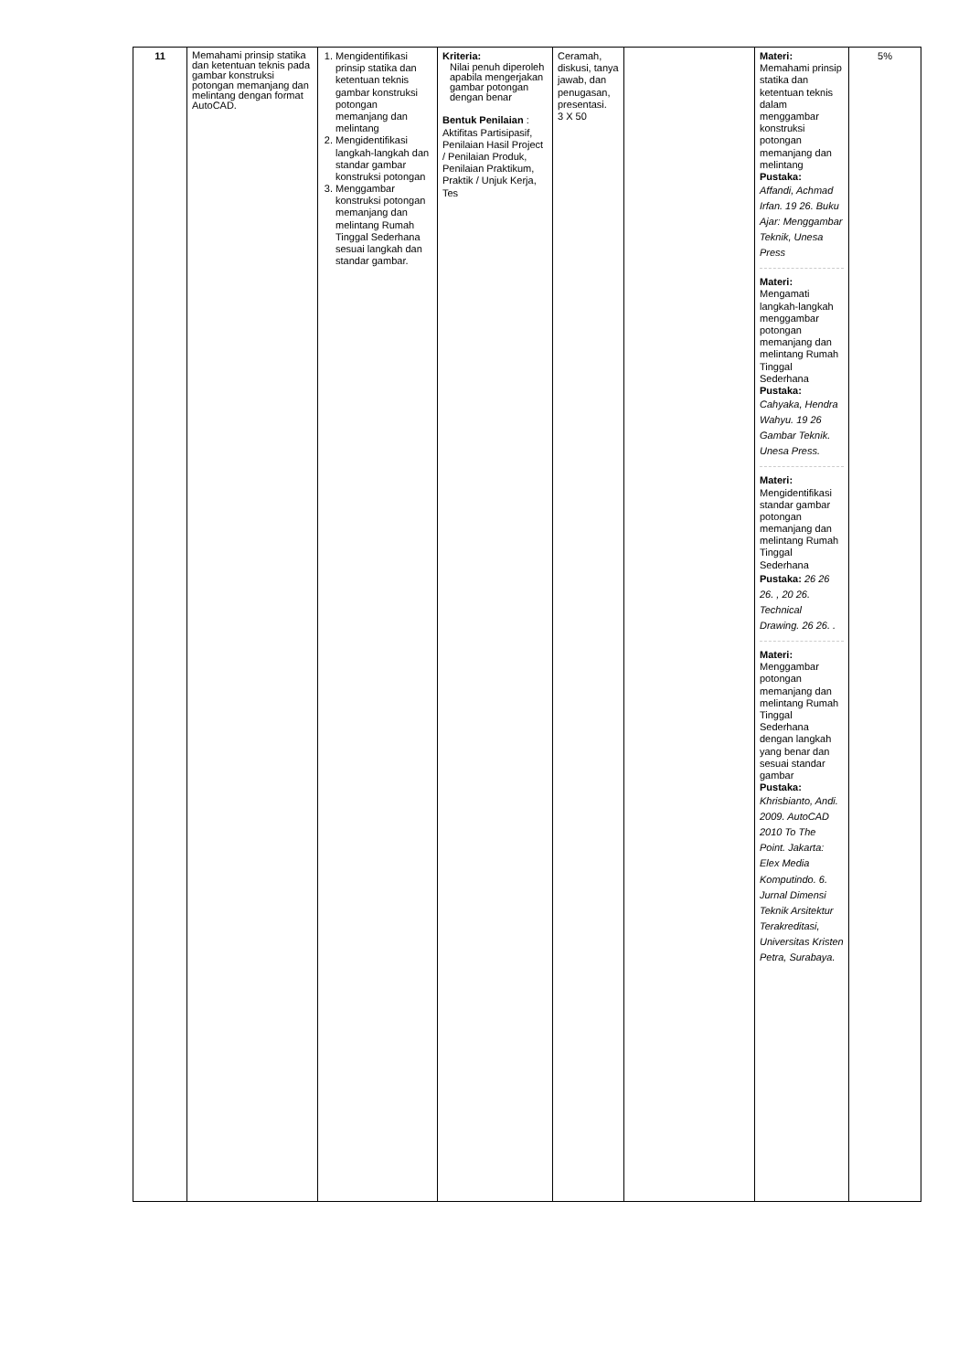| 11 | Memahami prinsip statika dan ketentuan teknis pada gambar konstruksi potongan memanjang dan melintang dengan format AutoCAD. | 1. Mengidentifikasi prinsip statika dan ketentuan teknis gambar konstruksi potongan memanjang dan melintang 2. Mengidentifikasi langkah-langkah dan standar gambar konstruksi potongan 3. Menggambar konstruksi potongan memanjang dan melintang Rumah Tinggal Sederhana sesuai langkah dan standar gambar. | Kriteria: Nilai penuh diperoleh apabila mengerjakan gambar potongan dengan benar Bentuk Penilaian : Aktifitas Partisipasif, Penilaian Hasil Project / Penilaian Produk, Penilaian Praktikum, Praktik / Unjuk Kerja, Tes | Ceramah, diskusi, tanya jawab, dan penugasan, presentasi. 3 X 50 | | Materi: Memahami prinsip statika dan ketentuan teknis dalam menggambar konstruksi potongan memanjang dan melintang Pustaka: Affandi, Achmad Irfan. 19 26. Buku Ajar: Menggambar Teknik, Unesa Press Materi: Mengamati langkah-langkah menggambar potongan memanjang dan melintang Rumah Tinggal Sederhana Pustaka: Cahyaka, Hendra Wahyu. 19 26 Gambar Teknik. Unesa Press. Materi: Mengidentifikasi standar gambar potongan memanjang dan melintang Rumah Tinggal Sederhana Pustaka: 26 26 26. , 20 26. Technical Drawing. 26 26. . Materi: Menggambar potongan memanjang dan melintang Rumah Tinggal Sederhana dengan langkah yang benar dan sesuai standar gambar Pustaka: Khrisbianto, Andi. 2009. AutoCAD 2010 To The Point. Jakarta: Elex Media Komputindo. 6. Jurnal Dimensi Teknik Arsitektur Terakreditasi, Universitas Kristen Petra, Surabaya. | 5% |